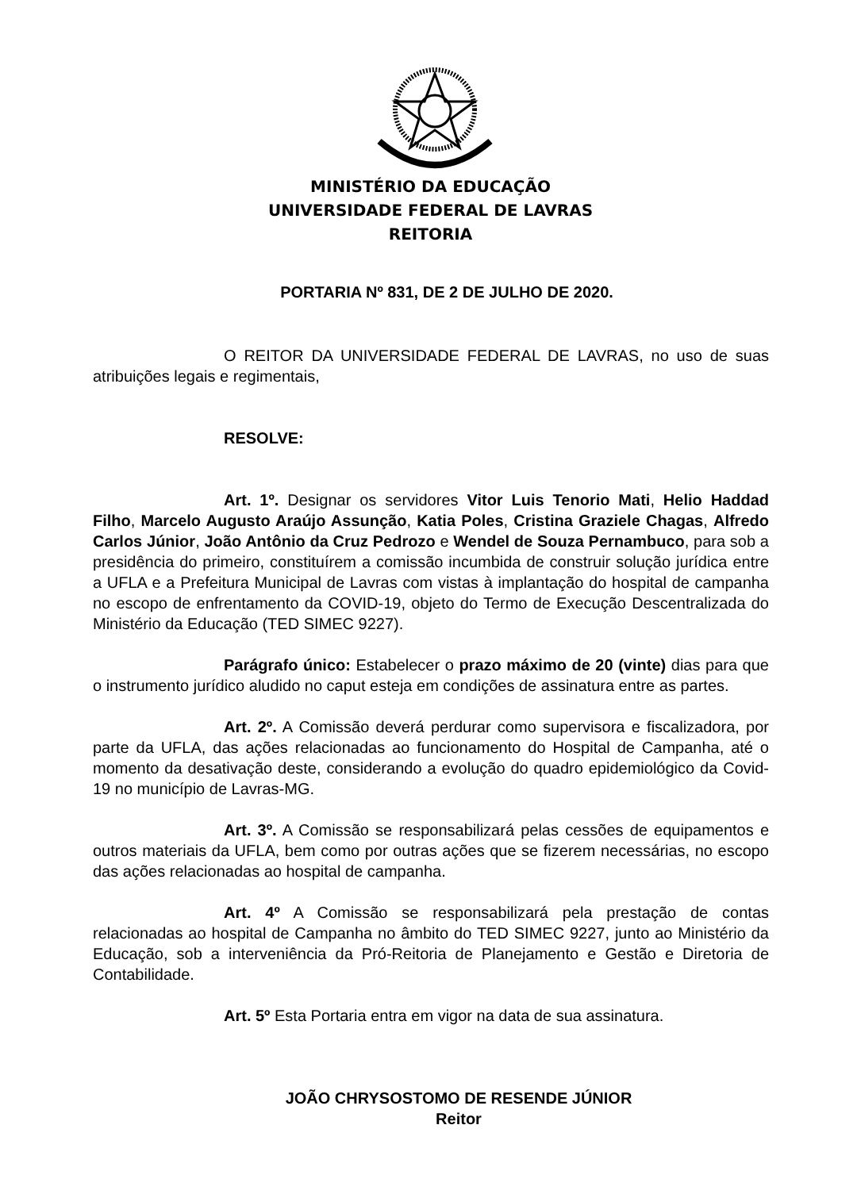MINISTÉRIO DA EDUCAÇÃO
UNIVERSIDADE FEDERAL DE LAVRAS
REITORIA
PORTARIA Nº 831, DE 2 DE JULHO DE 2020.
O REITOR DA UNIVERSIDADE FEDERAL DE LAVRAS, no uso de suas atribuições legais e regimentais,
RESOLVE:
Art. 1º. Designar os servidores Vitor Luis Tenorio Mati, Helio Haddad Filho, Marcelo Augusto Araújo Assunção, Katia Poles, Cristina Graziele Chagas, Alfredo Carlos Júnior, João Antônio da Cruz Pedrozo e Wendel de Souza Pernambuco, para sob a presidência do primeiro, constituírem a comissão incumbida de construir solução jurídica entre a UFLA e a Prefeitura Municipal de Lavras com vistas à implantação do hospital de campanha no escopo de enfrentamento da COVID-19, objeto do Termo de Execução Descentralizada do Ministério da Educação (TED SIMEC 9227).
Parágrafo único: Estabelecer o prazo máximo de 20 (vinte) dias para que o instrumento jurídico aludido no caput esteja em condições de assinatura entre as partes.
Art. 2º. A Comissão deverá perdurar como supervisora e fiscalizadora, por parte da UFLA, das ações relacionadas ao funcionamento do Hospital de Campanha, até o momento da desativação deste, considerando a evolução do quadro epidemiológico da Covid-19 no município de Lavras-MG.
Art. 3º. A Comissão se responsabilizará pelas cessões de equipamentos e outros materiais da UFLA, bem como por outras ações que se fizerem necessárias, no escopo das ações relacionadas ao hospital de campanha.
Art. 4º A Comissão se responsabilizará pela prestação de contas relacionadas ao hospital de Campanha no âmbito do TED SIMEC 9227, junto ao Ministério da Educação, sob a interveniência da Pró-Reitoria de Planejamento e Gestão e Diretoria de Contabilidade.
Art. 5º Esta Portaria entra em vigor na data de sua assinatura.
JOÃO CHRYSOSTOMO DE RESENDE JÚNIOR
Reitor